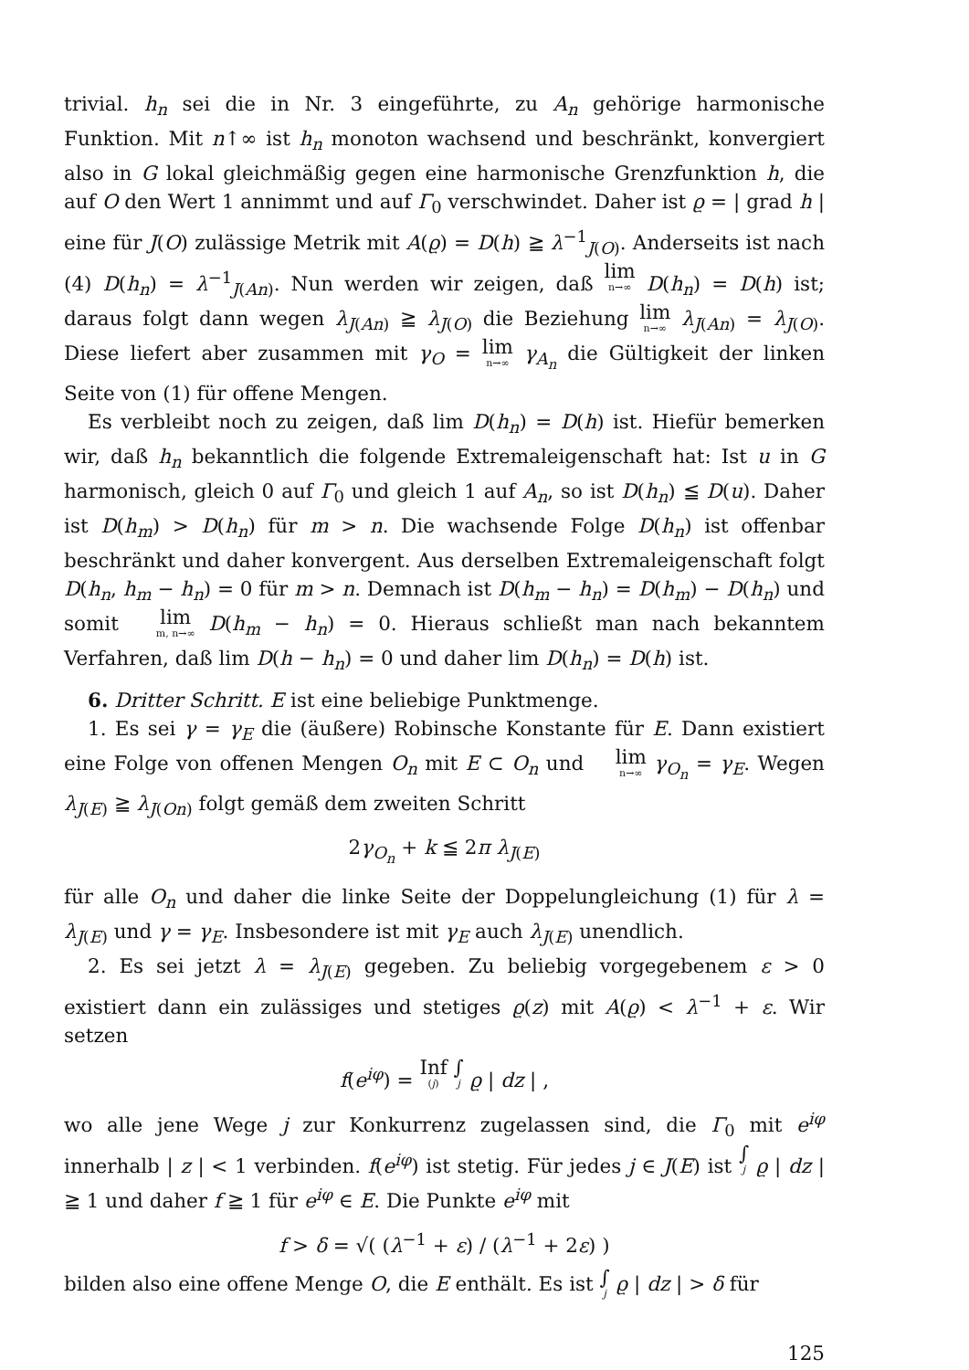trivial. h<sub>n</sub> sei die in Nr. 3 eingeführte, zu A<sub>n</sub> gehörige harmonische Funktion. Mit n↑∞ ist h<sub>n</sub> monoton wachsend und beschränkt, konvergiert also in G lokal gleichmäßig gegen eine harmonische Grenzfunktion h, die auf O den Wert 1 annimmt und auf Γ<sub>0</sub> verschwindet. Daher ist ϱ = | grad h | eine für J(O) zulässige Metrik mit A(ϱ) = D(h) ≧ λ<sup>−1</sup><sub>J(O)</sub>. Anderseits ist nach (4) D(h<sub>n</sub>) = λ<sup>−1</sup><sub>J(An)</sub>. Nun werden wir zeigen, daß lim n→∞ D(h<sub>n</sub>) = D(h) ist; daraus folgt dann wegen λ<sub>J(An)</sub> ≧ λ<sub>J(O)</sub> die Beziehung lim n→∞ λ<sub>J(An)</sub> = λ<sub>J(O)</sub>. Diese liefert aber zusammen mit γ<sub>O</sub> = lim n→∞ γ<sub>A<sub>n</sub></sub> die Gültigkeit der linken Seite von (1) für offene Mengen.
Es verbleibt noch zu zeigen, daß lim D(h<sub>n</sub>) = D(h) ist. Hiefür bemerken wir, daß h<sub>n</sub> bekanntlich die folgende Extremaleigenschaft hat: Ist u in G harmonisch, gleich 0 auf Γ<sub>0</sub> und gleich 1 auf A<sub>n</sub>, so ist D(h<sub>n</sub>) ≦ D(u). Daher ist D(h<sub>m</sub>) > D(h<sub>n</sub>) für m > n. Die wachsende Folge D(h<sub>n</sub>) ist offenbar beschränkt und daher konvergent. Aus derselben Extremaleigenschaft folgt D(h<sub>n</sub>, h<sub>m</sub> − h<sub>n</sub>) = 0 für m > n. Demnach ist D(h<sub>m</sub> − h<sub>n</sub>) = D(h<sub>m</sub>) − D(h<sub>n</sub>) und somit lim m, n→∞ D(h<sub>m</sub> − h<sub>n</sub>) = 0. Hieraus schließt man nach bekanntem Verfahren, daß lim D(h − h<sub>n</sub>) = 0 und daher lim D(h<sub>n</sub>) = D(h) ist.
6. Dritter Schritt. E ist eine beliebige Punktmenge.
1. Es sei γ = γ<sub>E</sub> die (äußere) Robinsche Konstante für E. Dann existiert eine Folge von offenen Mengen O<sub>n</sub> mit E ⊂ O<sub>n</sub> und lim n→∞ γ<sub>O<sub>n</sub></sub> = γ<sub>E</sub>. Wegen λ<sub>J(E)</sub> ≧ λ<sub>J(On)</sub> folgt gemäß dem zweiten Schritt
2γ<sub>O<sub>n</sub></sub> + k ≦ 2π λ<sub>J(E)</sub>
für alle O<sub>n</sub> und daher die linke Seite der Doppelungleichung (1) für λ = λ<sub>J(E)</sub> und γ = γ<sub>E</sub>. Insbesondere ist mit γ<sub>E</sub> auch λ<sub>J(E)</sub> unendlich.
2. Es sei jetzt λ = λ<sub>J(E)</sub> gegeben. Zu beliebig vorgegebenem ε > 0 existiert dann ein zulässiges und stetiges ϱ(z) mit A(ϱ) < λ<sup>−1</sup> + ε. Wir setzen
f(e<sup>iφ</sup>) = Inf (j) ∫ j ϱ | dz | ,
wo alle jene Wege j zur Konkurrenz zugelassen sind, die Γ<sub>0</sub> mit e<sup>iφ</sup> innerhalb | z | < 1 verbinden. f(e<sup>iφ</sup>) ist stetig. Für jedes j ∈ J(E) ist ∫ j ϱ | dz | ≧ 1 und daher f ≧ 1 für e<sup>iφ</sup> ∈ E. Die Punkte e<sup>iφ</sup> mit
f > δ = √( (λ<sup>−1</sup> + ε) / (λ<sup>−1</sup> + 2ε) )
bilden also eine offene Menge O, die E enthält. Es ist ∫ j ϱ | dz | > δ für
125